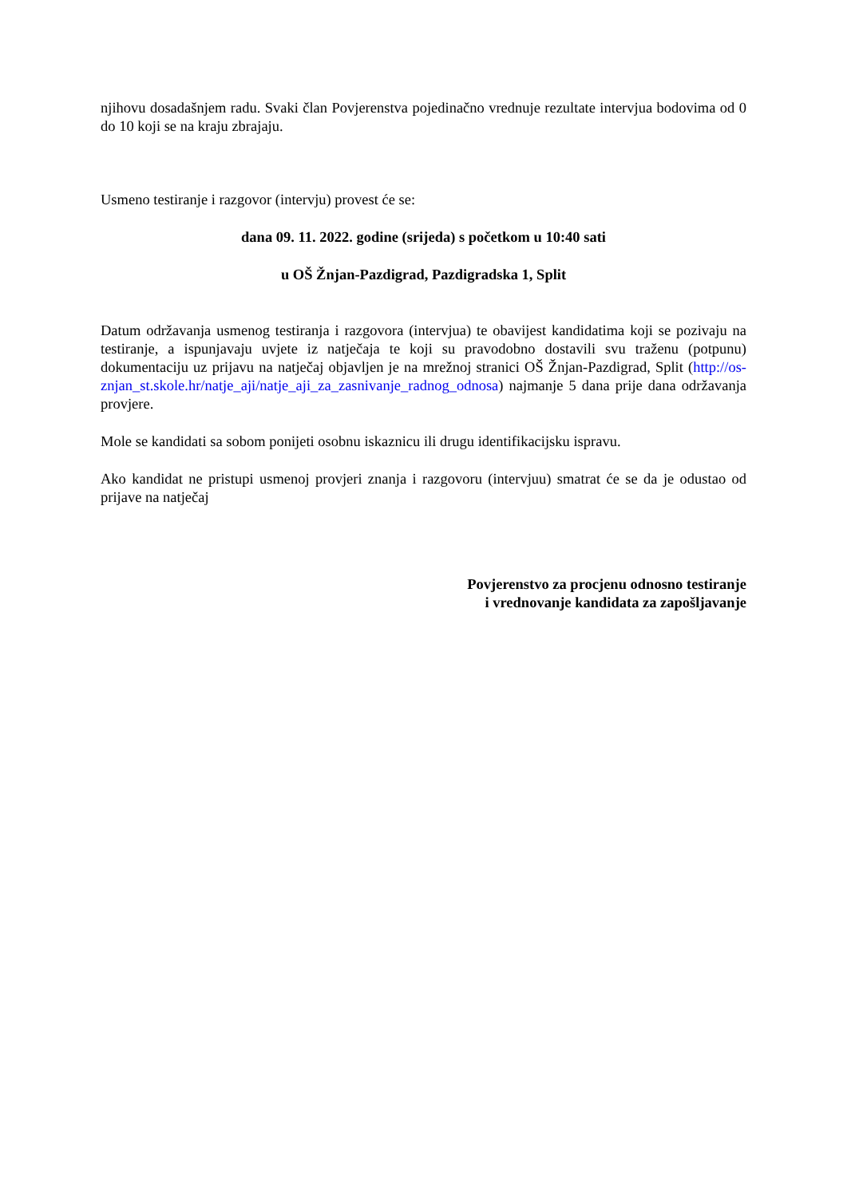njihovu dosadašnjem radu. Svaki član Povjerenstva pojedinačno vrednuje rezultate intervjua bodovima od 0 do 10 koji se na kraju zbrajaju.
Usmeno testiranje i razgovor (intervju) provest će se:
dana 09. 11. 2022. godine (srijeda) s početkom u 10:40 sati
u OŠ Žnjan-Pazdigrad, Pazdigradska 1, Split
Datum održavanja usmenog testiranja i razgovora (intervjua) te obavijest kandidatima koji se pozivaju na testiranje, a ispunjavaju uvjete iz natječaja te koji su pravodobno dostavili svu traženu (potpunu) dokumentaciju uz prijavu na natječaj objavljen je na mrežnoj stranici OŠ Žnjan-Pazdigrad, Split (http://os-znjan_st.skole.hr/natje_aji/natje_aji_za_zasnivanje_radnog_odnosa) najmanje 5 dana prije dana održavanja provjere.
Mole se kandidati sa sobom ponijeti osobnu iskaznicu ili drugu identifikacijsku ispravu.
Ako kandidat ne pristupi usmenoj provjeri znanja i razgovoru (intervjuu) smatrat će se da je odustao od prijave na natječaj
Povjerenstvo za procjenu odnosno testiranje
i vrednovanje kandidata za zapošljavanje